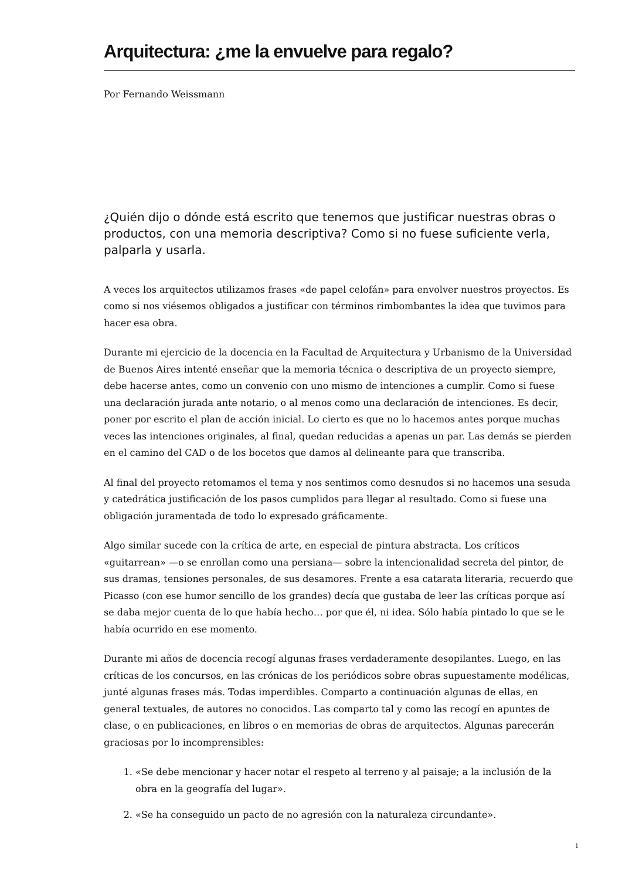Arquitectura: ¿me la envuelve para regalo?
Por Fernando Weissmann
¿Quién dijo o dónde está escrito que tenemos que justificar nuestras obras o productos, con una memoria descriptiva? Como si no fuese suficiente verla, palparla y usarla.
A veces los arquitectos utilizamos frases «de papel celofán» para envolver nuestros proyectos. Es como si nos viésemos obligados a justificar con términos rimbombantes la idea que tuvimos para hacer esa obra.
Durante mi ejercicio de la docencia en la Facultad de Arquitectura y Urbanismo de la Universidad de Buenos Aires intenté enseñar que la memoria técnica o descriptiva de un proyecto siempre, debe hacerse antes, como un convenio con uno mismo de intenciones a cumplir. Como si fuese una declaración jurada ante notario, o al menos como una declaración de intenciones. Es decir, poner por escrito el plan de acción inicial. Lo cierto es que no lo hacemos antes porque muchas veces las intenciones originales, al final, quedan reducidas a apenas un par. Las demás se pierden en el camino del CAD o de los bocetos que damos al delineante para que transcriba.
Al final del proyecto retomamos el tema y nos sentimos como desnudos si no hacemos una sesuda y catedrática justificación de los pasos cumplidos para llegar al resultado. Como si fuese una obligación juramentada de todo lo expresado gráficamente.
Algo similar sucede con la crítica de arte, en especial de pintura abstracta. Los críticos «guitarrean» —o se enrollan como una persiana— sobre la intencionalidad secreta del pintor, de sus dramas, tensiones personales, de sus desamores. Frente a esa catarata literaria, recuerdo que Picasso (con ese humor sencillo de los grandes) decía que gustaba de leer las críticas porque así se daba mejor cuenta de lo que había hecho… por que él, ni idea. Sólo había pintado lo que se le había ocurrido en ese momento.
Durante mi años de docencia recogí algunas frases verdaderamente desopilantes. Luego, en las críticas de los concursos, en las crónicas de los periódicos sobre obras supuestamente modélicas, junté algunas frases más. Todas imperdibles. Comparto a continuación algunas de ellas, en general textuales, de autores no conocidos. Las comparto tal y como las recogí en apuntes de clase, o en publicaciones, en libros o en memorias de obras de arquitectos. Algunas parecerán graciosas por lo incomprensibles:
1. «Se debe mencionar y hacer notar el respeto al terreno y al paisaje; a la inclusión de la obra en la geografía del lugar».
2. «Se ha conseguido un pacto de no agresión con la naturaleza circundante».
1